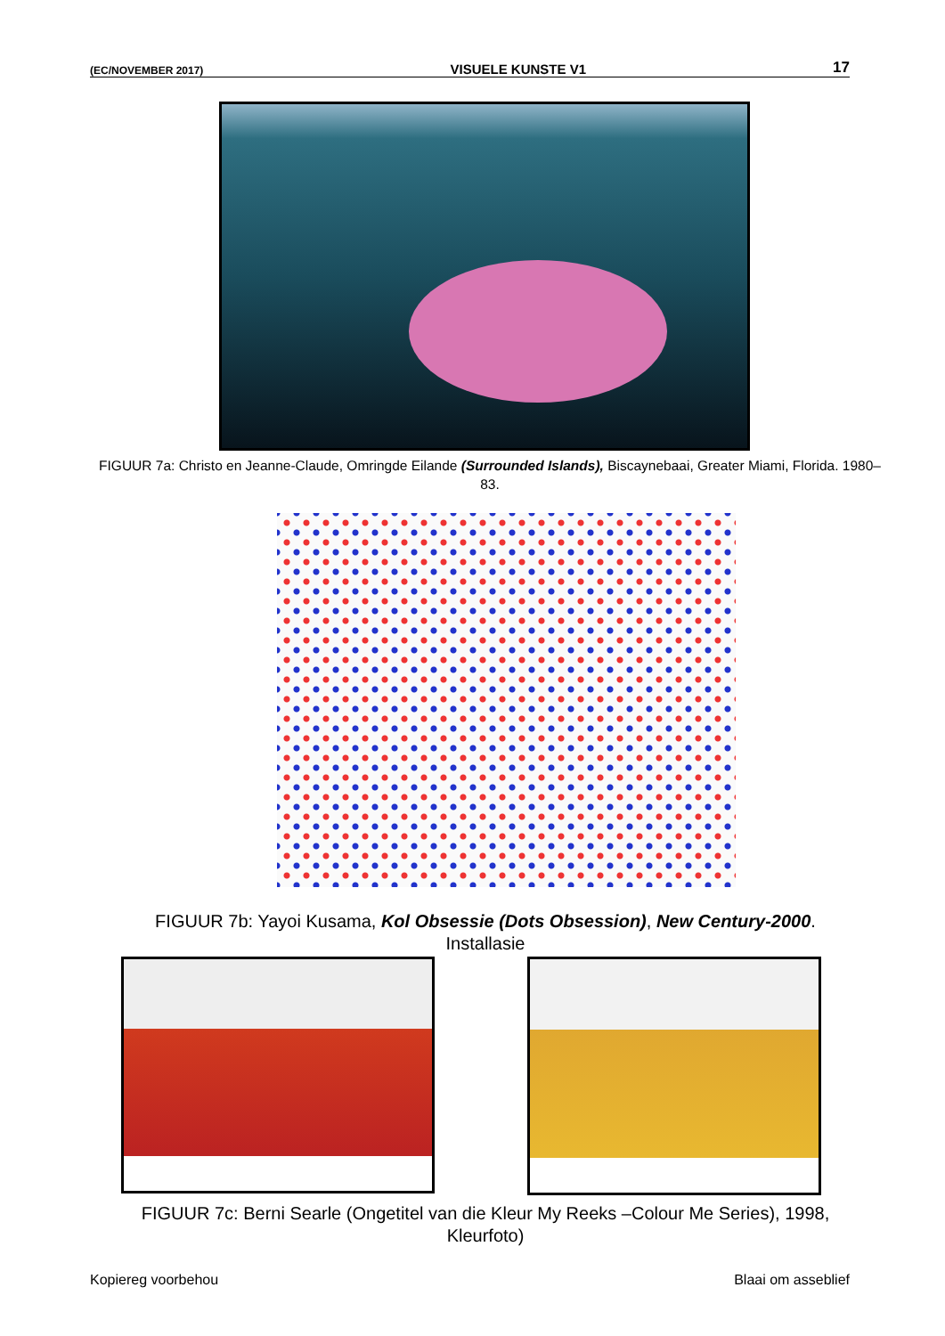(EC/NOVEMBER 2017) VISUELE KUNSTE V1 17
FIGUUR 7a: Christo en Jeanne-Claude, Omringde Eilande (Surrounded Islands), Biscaynebaai, Greater Miami, Florida. 1980–83.
FIGUUR 7b: Yayoi Kusama, Kol Obsessie (Dots Obsession), New Century-2000. Installasie
FIGUUR 7c: Berni Searle (Ongetitel van die Kleur My Reeks –Colour Me Series), 1998, Kleurfoto)
Kopiereg voorbehou Blaai om asseblief